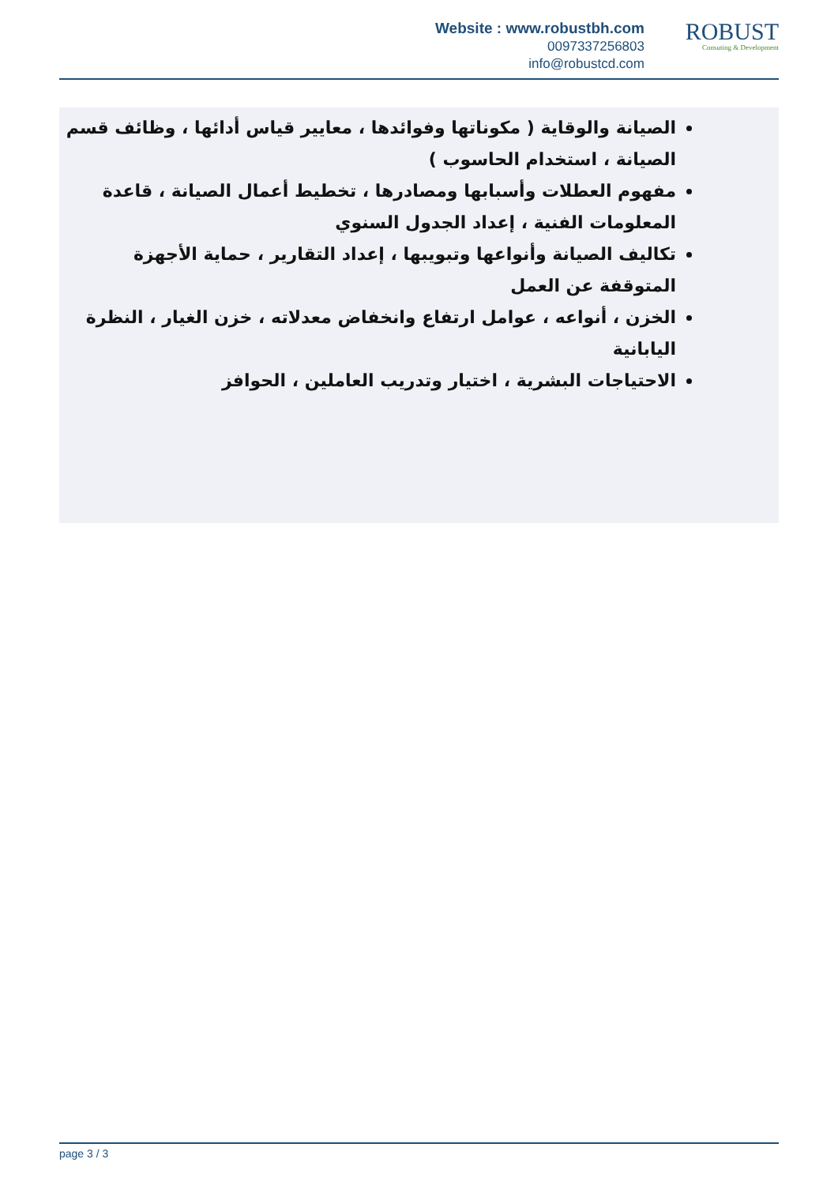Website : www.robustbh.com
0097337256803
info@robustcd.com
ROBUST
Consuting & Development
الصيانة والوقاية ( مكوناتها وفوائدها ، معايير قياس أدائها ، وظائف قسم الصيانة ، استخدام الحاسوب )
مفهوم العطلات وأسبابها ومصادرها ، تخطيط أعمال الصيانة ، قاعدة المعلومات الفنية ، إعداد الجدول السنوي
تكاليف الصيانة وأنواعها وتبويبها ، إعداد التقارير ، حماية الأجهزة المتوقفة عن العمل
الخزن ، أنواعه ، عوامل ارتفاع وانخفاض معدلاته ، خزن الغيار ، النظرة اليابانية
الاحتياجات البشرية ، اختيار وتدريب العاملين ، الحوافز
page 3 / 3